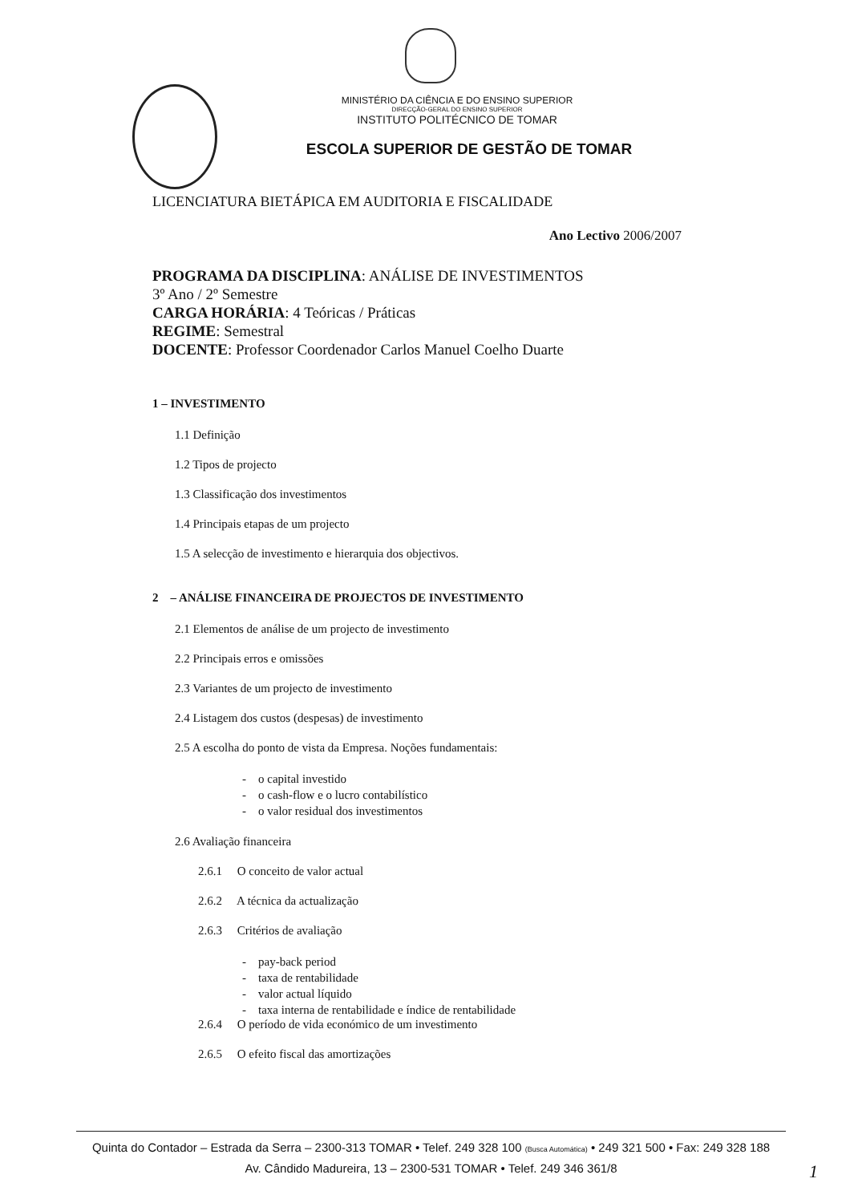MINISTÉRIO DA CIÊNCIA E DO ENSINO SUPERIOR
DIRECÇÃO-GERAL DO ENSINO SUPERIOR
INSTITUTO POLITÉCNICO DE TOMAR
ESCOLA SUPERIOR DE GESTÃO DE TOMAR
LICENCIATURA BIETÁPICA EM AUDITORIA E FISCALIDADE
Ano Lectivo 2006/2007
PROGRAMA DA DISCIPLINA: ANÁLISE DE INVESTIMENTOS
3º Ano / 2º Semestre
CARGA HORÁRIA: 4 Teóricas / Práticas
REGIME: Semestral
DOCENTE: Professor Coordenador Carlos Manuel Coelho Duarte
1 – INVESTIMENTO
1.1 Definição
1.2 Tipos de projecto
1.3 Classificação dos investimentos
1.4 Principais etapas de um projecto
1.5 A selecção de investimento e hierarquia dos objectivos.
2 – ANÁLISE FINANCEIRA DE PROJECTOS DE INVESTIMENTO
2.1 Elementos de análise de um projecto de investimento
2.2 Principais erros e omissões
2.3 Variantes de um projecto de investimento
2.4 Listagem dos custos (despesas) de investimento
2.5 A escolha do ponto de vista da Empresa. Noções fundamentais:
- o capital investido
- o cash-flow e o lucro contabilístico
- o valor residual dos investimentos
2.6 Avaliação financeira
2.6.1 O conceito de valor actual
2.6.2 A técnica da actualização
2.6.3 Critérios de avaliação
- pay-back period
- taxa de rentabilidade
- valor actual líquido
- taxa interna de rentabilidade e índice de rentabilidade
2.6.4 O período de vida económico de um investimento
2.6.5 O efeito fiscal das amortizações
Quinta do Contador – Estrada da Serra – 2300-313 TOMAR • Telef. 249 328 100 (Busca Automática) • 249 321 500 • Fax: 249 328 188
Av. Cândido Madureira, 13 – 2300-531 TOMAR • Telef. 249 346 361/8
1